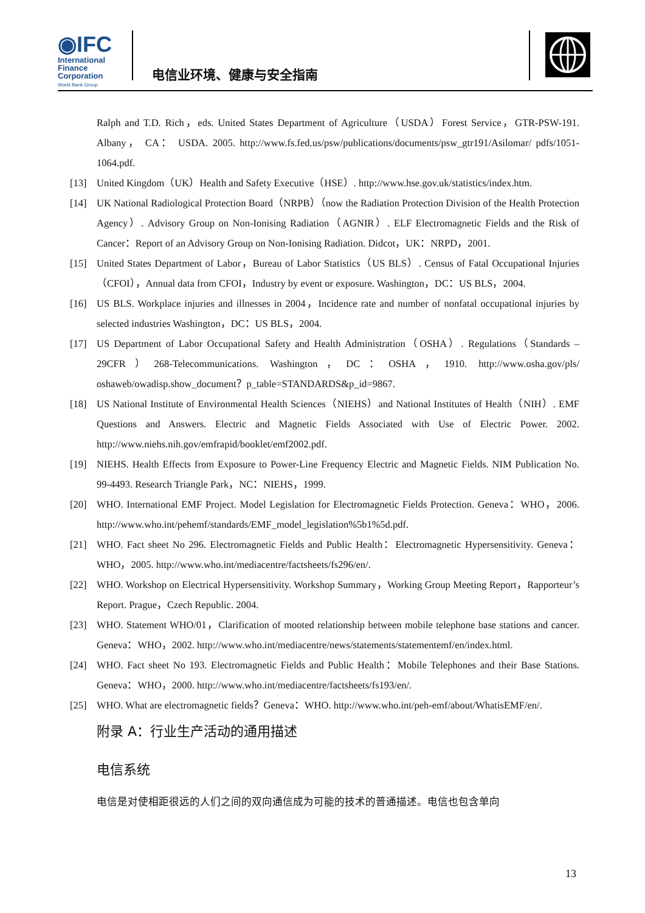◉IFC
International
Finance
Corporation
World Bank Group
电信业环境、健康与安全指南
Ralph and T.D. Rich，eds. United States Department of Agriculture（USDA）Forest Service，GTR-PSW-191. Albany， CA： USDA. 2005. http://www.fs.fed.us/psw/publications/documents/psw_gtr191/Asilomar/ pdfs/1051-1064.pdf.
[13] United Kingdom（UK）Health and Safety Executive（HSE）. http://www.hse.gov.uk/statistics/index.htm.
[14] UK National Radiological Protection Board（NRPB）（now the Radiation Protection Division of the Health Protection Agency）. Advisory Group on Non-Ionising Radiation（AGNIR）. ELF Electromagnetic Fields and the Risk of Cancer：Report of an Advisory Group on Non-Ionising Radiation. Didcot，UK：NRPD，2001.
[15] United States Department of Labor，Bureau of Labor Statistics（US BLS）. Census of Fatal Occupational Injuries（CFOI），Annual data from CFOI，Industry by event or exposure. Washington，DC：US BLS，2004.
[16] US BLS. Workplace injuries and illnesses in 2004，Incidence rate and number of nonfatal occupational injuries by selected industries Washington，DC：US BLS，2004.
[17] US Department of Labor Occupational Safety and Health Administration（OSHA）. Regulations（Standards – 29CFR）268-Telecommunications. Washington，DC：OSHA，1910. http://www.osha.gov/pls/ oshaweb/owadisp.show_document？p_table=STANDARDS&p_id=9867.
[18] US National Institute of Environmental Health Sciences（NIEHS）and National Institutes of Health（NIH）. EMF Questions and Answers. Electric and Magnetic Fields Associated with Use of Electric Power. 2002. http://www.niehs.nih.gov/emfrapid/booklet/emf2002.pdf.
[19] NIEHS. Health Effects from Exposure to Power-Line Frequency Electric and Magnetic Fields. NIM Publication No. 99-4493. Research Triangle Park，NC：NIEHS，1999.
[20] WHO. International EMF Project. Model Legislation for Electromagnetic Fields Protection. Geneva：WHO，2006. http://www.who.int/pehemf/standards/EMF_model_legislation%5b1%5d.pdf.
[21] WHO. Fact sheet No 296. Electromagnetic Fields and Public Health：Electromagnetic Hypersensitivity. Geneva：WHO，2005. http://www.who.int/mediacentre/factsheets/fs296/en/.
[22] WHO. Workshop on Electrical Hypersensitivity. Workshop Summary，Working Group Meeting Report，Rapporteur’s Report. Prague，Czech Republic. 2004.
[23] WHO. Statement WHO/01，Clarification of mooted relationship between mobile telephone base stations and cancer. Geneva：WHO，2002. http://www.who.int/mediacentre/news/statements/statementemf/en/index.html.
[24] WHO. Fact sheet No 193. Electromagnetic Fields and Public Health：Mobile Telephones and their Base Stations. Geneva：WHO，2000. http://www.who.int/mediacentre/factsheets/fs193/en/.
[25] WHO. What are electromagnetic fields？Geneva：WHO. http://www.who.int/peh-emf/about/WhatisEMF/en/.
附录 A：行业生产活动的通用描述
电信系统
电信是对使相距很远的人们之间的双向通信成为可能的技术的普通描述。电信也包含单向
13